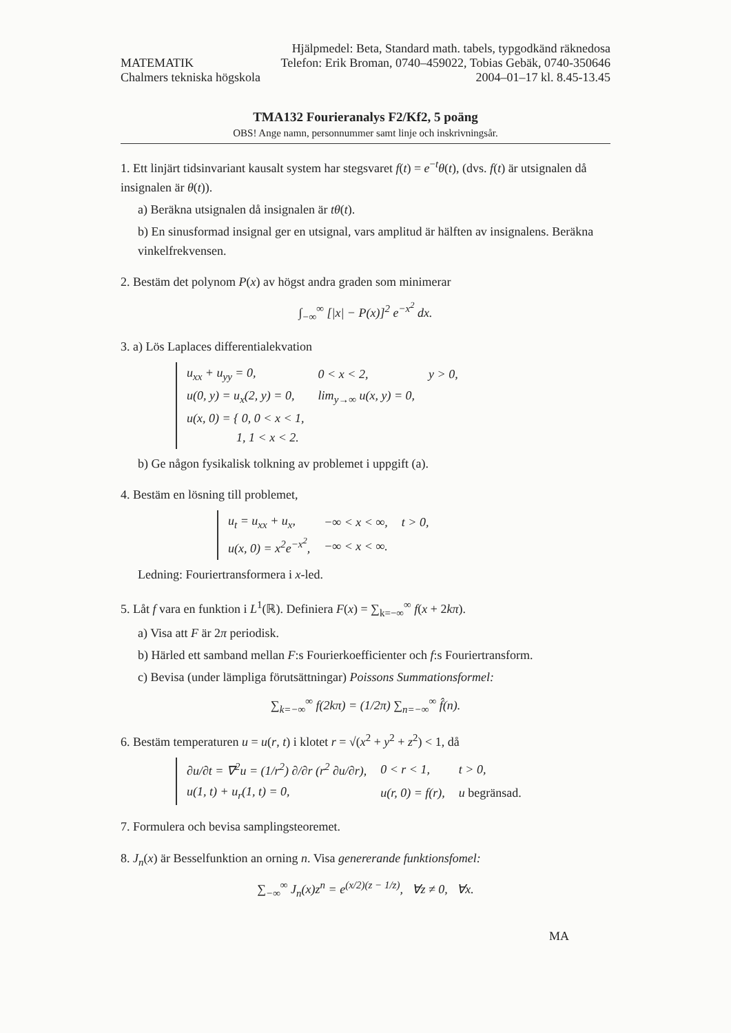MATEMATIK
Chalmers tekniska högskola
Hjälpmedel: Beta, Standard math. tabels, typgodkänd räknedosa
Telefon: Erik Broman, 0740–459022, Tobias Gebäk, 0740-350646
2004–01–17 kl. 8.45-13.45
TMA132 Fourieranalys F2/Kf2, 5 poäng
OBS! Ange namn, personnummer samt linje och inskrivningsår.
1. Ett linjärt tidsinvariant kausalt system har stegsvaret f(t) = e<sup>−t</sup>θ(t), (dvs. f(t) är utsignalen då insignalen är θ(t)).
a) Beräkna utsignalen då insignalen är tθ(t).
b) En sinusformad insignal ger en utsignal, vars amplitud är hälften av insignalens. Beräkna vinkelfrekvensen.
2. Bestäm det polynom P(x) av högst andra graden som minimerar
∫<sub>−∞</sub><sup>∞</sup> [|x| − P(x)]<sup>2</sup> e<sup>−x<sup>2</sup></sup> dx.
3. a) Lös Laplaces differentialekvation
| u<sub>xx</sub> + u<sub>yy</sub> = 0, | 0 < x < 2, | y > 0, |
| u(0, y) = u<sub>x</sub>(2, y) = 0, | lim<sub>y→∞</sub> u(x, y) = 0, | |
| u(x, 0) = { 0, 0 < x < 1, 1, 1 < x < 2. | | |
b) Ge någon fysikalisk tolkning av problemet i uppgift (a).
4. Bestäm en lösning till problemet,
| u<sub>t</sub> = u<sub>xx</sub> + u<sub>x</sub>, | −∞ < x < ∞, | t > 0, |
| u(x, 0) = x<sup>2</sup>e<sup>−x<sup>2</sup></sup>, | −∞ < x < ∞. | |
Ledning: Fouriertransformera i x-led.
5. Låt f vara en funktion i L<sup>1</sup>(ℝ). Definiera F(x) = ∑<sub>k=−∞</sub><sup>∞</sup> f(x + 2kπ).
a) Visa att F är 2π periodisk.
b) Härled ett samband mellan F:s Fourierkoefficienter och f:s Fouriertransform.
c) Bevisa (under lämpliga förutsättningar) Poissons Summationsformel:
∑<sub>k=−∞</sub><sup>∞</sup> f(2kπ) = (1/2π) ∑<sub>n=−∞</sub><sup>∞</sup> f̂(n).
6. Bestäm temperaturen u = u(r, t) i klotet r = √(x<sup>2</sup> + y<sup>2</sup> + z<sup>2</sup>) < 1, då
| ∂u/∂t = ∇<sup>2</sup>u = (1/r<sup>2</sup>) ∂/∂r (r<sup>2</sup> ∂u/∂r), | 0 < r < 1, | t > 0, |
| u(1, t) + u<sub>r</sub>(1, t) = 0, | u(r, 0) = f(r), | u begränsad. |
7. Formulera och bevisa samplingsteoremet.
8. J<sub>n</sub>(x) är Besselfunktion an orning n. Visa genererande funktionsfomel:
∑<sub>−∞</sub><sup>∞</sup> J<sub>n</sub>(x)z<sup>n</sup> = e<sup>(x/2)(z − 1/z)</sup>, ∀z ≠ 0, ∀x.
MA